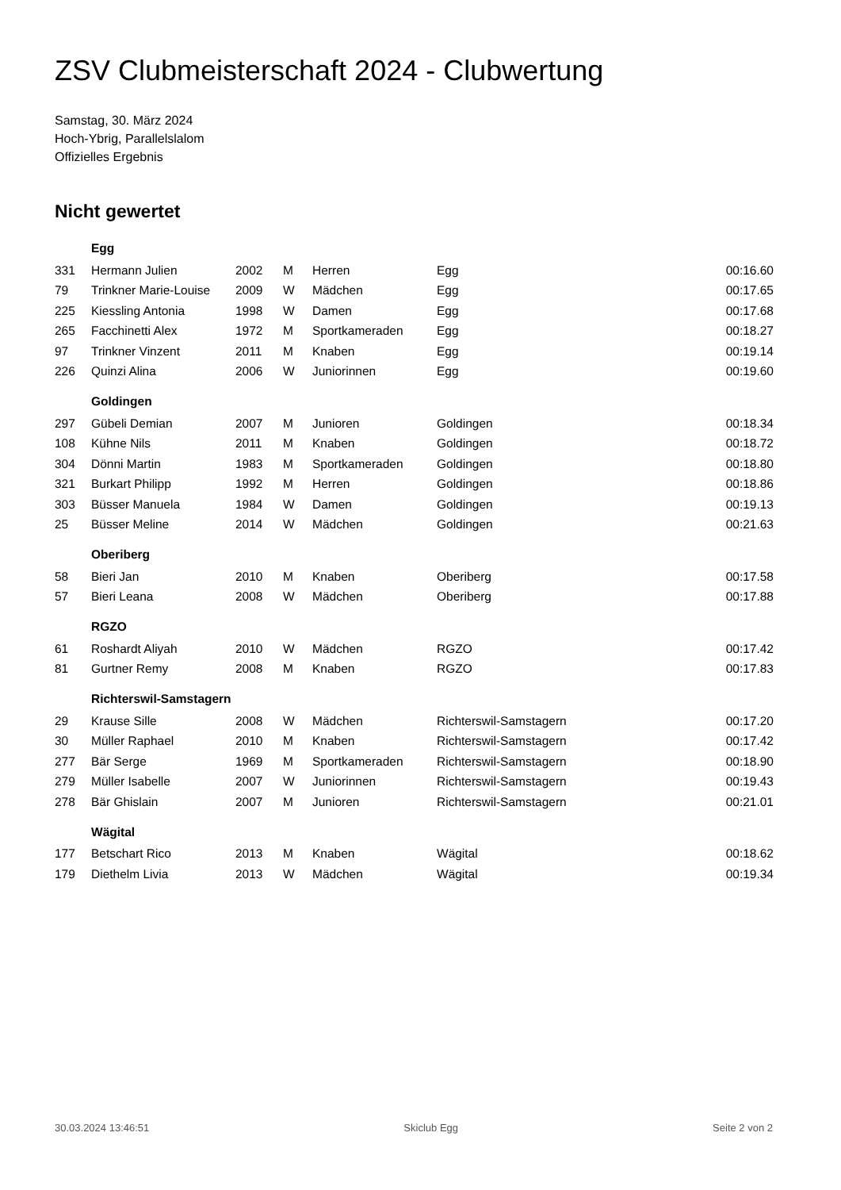ZSV Clubmeisterschaft 2024 - Clubwertung
Samstag, 30. März 2024
Hoch-Ybrig, Parallelslalom
Offizielles Ergebnis
Nicht gewertet
| | Egg | | | | | |
| 331 | Hermann Julien | 2002 | M | Herren | Egg | 00:16.60 |
| 79 | Trinkner Marie-Louise | 2009 | W | Mädchen | Egg | 00:17.65 |
| 225 | Kiessling Antonia | 1998 | W | Damen | Egg | 00:17.68 |
| 265 | Facchinetti Alex | 1972 | M | Sportkameraden | Egg | 00:18.27 |
| 97 | Trinkner Vinzent | 2011 | M | Knaben | Egg | 00:19.14 |
| 226 | Quinzi Alina | 2006 | W | Juniorinnen | Egg | 00:19.60 |
| | Goldingen | | | | | |
| 297 | Gübeli Demian | 2007 | M | Junioren | Goldingen | 00:18.34 |
| 108 | Kühne Nils | 2011 | M | Knaben | Goldingen | 00:18.72 |
| 304 | Dönni Martin | 1983 | M | Sportkameraden | Goldingen | 00:18.80 |
| 321 | Burkart Philipp | 1992 | M | Herren | Goldingen | 00:18.86 |
| 303 | Büsser Manuela | 1984 | W | Damen | Goldingen | 00:19.13 |
| 25 | Büsser Meline | 2014 | W | Mädchen | Goldingen | 00:21.63 |
| | Oberiberg | | | | | |
| 58 | Bieri Jan | 2010 | M | Knaben | Oberiberg | 00:17.58 |
| 57 | Bieri Leana | 2008 | W | Mädchen | Oberiberg | 00:17.88 |
| | RGZO | | | | | |
| 61 | Roshardt Aliyah | 2010 | W | Mädchen | RGZO | 00:17.42 |
| 81 | Gurtner Remy | 2008 | M | Knaben | RGZO | 00:17.83 |
| | Richterswil-Samstagern | | | | | |
| 29 | Krause Sille | 2008 | W | Mädchen | Richterswil-Samstagern | 00:17.20 |
| 30 | Müller Raphael | 2010 | M | Knaben | Richterswil-Samstagern | 00:17.42 |
| 277 | Bär Serge | 1969 | M | Sportkameraden | Richterswil-Samstagern | 00:18.90 |
| 279 | Müller Isabelle | 2007 | W | Juniorinnen | Richterswil-Samstagern | 00:19.43 |
| 278 | Bär Ghislain | 2007 | M | Junioren | Richterswil-Samstagern | 00:21.01 |
| | Wägital | | | | | |
| 177 | Betschart Rico | 2013 | M | Knaben | Wägital | 00:18.62 |
| 179 | Diethelm Livia | 2013 | W | Mädchen | Wägital | 00:19.34 |
30.03.2024 13:46:51 Skiclub Egg Seite 2 von 2